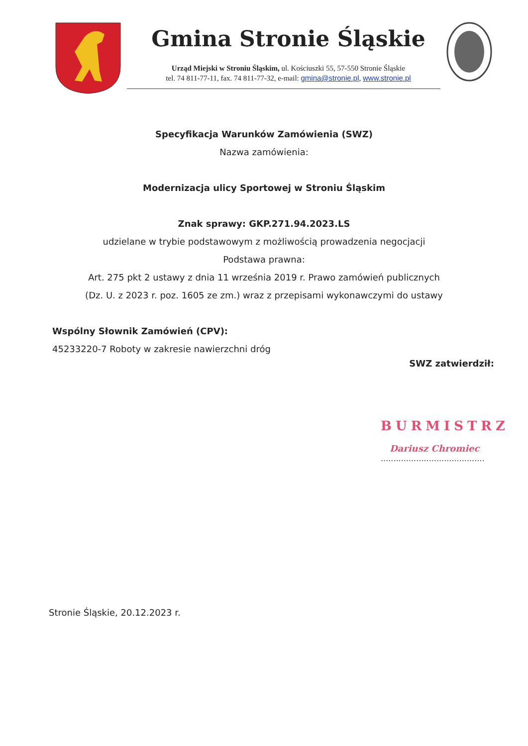Gmina Stronie Śląskie
Urząd Miejski w Stroniu Śląskim, ul. Kościuszki 55, 57-550 Stronie Śląskie
tel. 74 811-77-11, fax. 74 811-77-32, e-mail: gmina@stronie.pl, www.stronie.pl
Specyfikacja Warunków Zamówienia (SWZ)
Nazwa zamówienia:
Modernizacja ulicy Sportowej w Stroniu Śląskim
Znak sprawy: GKP.271.94.2023.LS
udzielane w trybie podstawowym z możliwością prowadzenia negocjacji
Podstawa prawna:
Art. 275 pkt 2 ustawy z dnia 11 września 2019 r. Prawo zamówień publicznych
(Dz. U. z 2023 r. poz. 1605 ze zm.) wraz z przepisami wykonawczymi do ustawy
Wspólny Słownik Zamówień (CPV):
45233220-7 Roboty w zakresie nawierzchni dróg
SWZ zatwierdził:
BURMISTRZ
Dariusz Chromiec
.........................................
Stronie Śląskie, 20.12.2023 r.